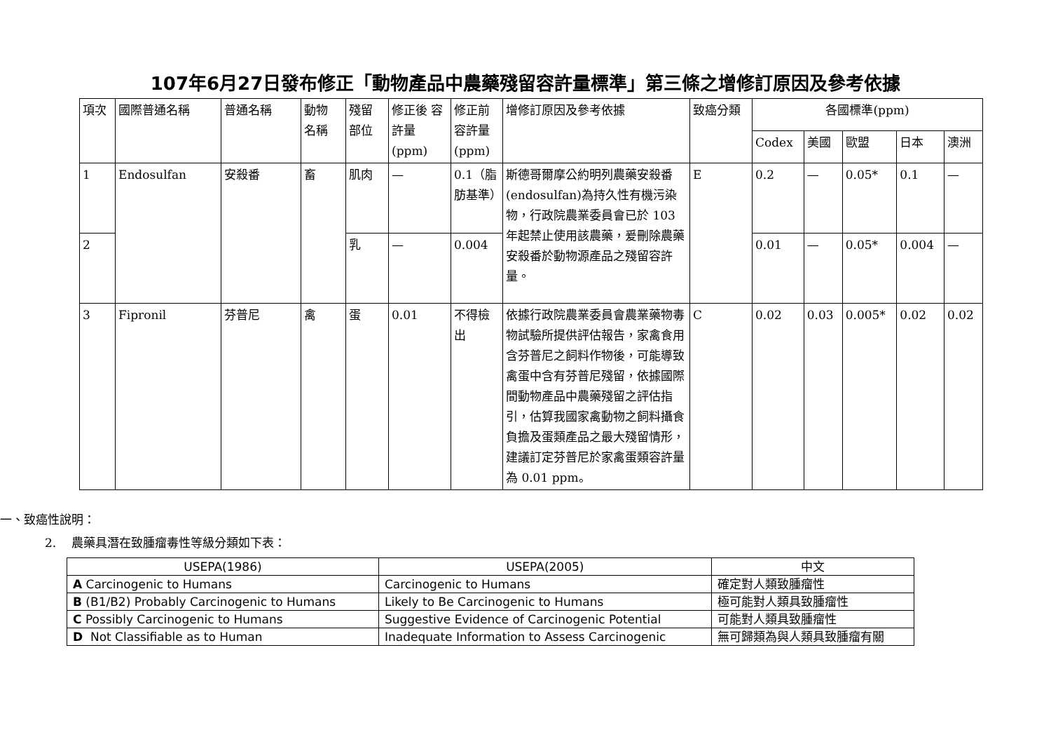107年6月27日發布修正「動物產品中農藥殘留容許量標準」第三條之增修訂原因及參考依據
| 項次 | 國際普通名稱 | 普通名稱 | 動物 名稱 | 殘留 部位 | 修正後 容許量 (ppm) | 修正前 容許量 (ppm) | 增修訂原因及參考依據 | 致癌分類 | 各國標準(ppm) | | | | |
| --- | --- | --- | --- | --- | --- | --- | --- | --- | --- | --- | --- | --- | --- |
| | | | | | | | | | Codex | 美國 | 歐盟 | 日本 | 澳洲 |
| 1 | Endosulfan | 安殺番 | 畜 | 肌肉 | — | 0.1（脂肪基準） | 斯德哥爾摩公約明列農藥安殺番(endosulfan)為持久性有機污染物，行政院農業委員會已於 103 年起禁止使用該農藥，爰刪除農藥安殺番於動物源產品之殘留容許量。 | E | 0.2 | — | 0.05* | 0.1 | — |
| 2 | | | | 乳 | — | 0.004 | | | 0.01 | — | 0.05* | 0.004 | — |
| 3 | Fipronil | 芬普尼 | 禽 | 蛋 | 0.01 | 不得檢出 | 依據行政院農業委員會農業藥物毒物試驗所提供評估報告，家禽食用含芬普尼之飼料作物後，可能導致禽蛋中含有芬普尼殘留，依據國際間動物產品中農藥殘留之評估指引，估算我國家禽動物之飼料攝食負擔及蛋類產品之最大殘留情形，建議訂定芬普尼於家禽蛋類容許量為 0.01 ppm。 | C | 0.02 | 0.03 | 0.005* | 0.02 | 0.02 |
一、致癌性說明：
2. 農藥具潛在致腫瘤毒性等級分類如下表：
| USEPA(1986) | USEPA(2005) | 中文 |
| --- | --- | --- |
| A Carcinogenic to Humans | Carcinogenic to Humans | 確定對人類致腫瘤性 |
| B (B1/B2) Probably Carcinogenic to Humans | Likely to Be Carcinogenic to Humans | 極可能對人類具致腫瘤性 |
| C Possibly Carcinogenic to Humans | Suggestive Evidence of Carcinogenic Potential | 可能對人類具致腫瘤性 |
| D Not Classifiable as to Human | Inadequate Information to Assess Carcinogenic | 無可歸類為與人類具致腫瘤有關 |